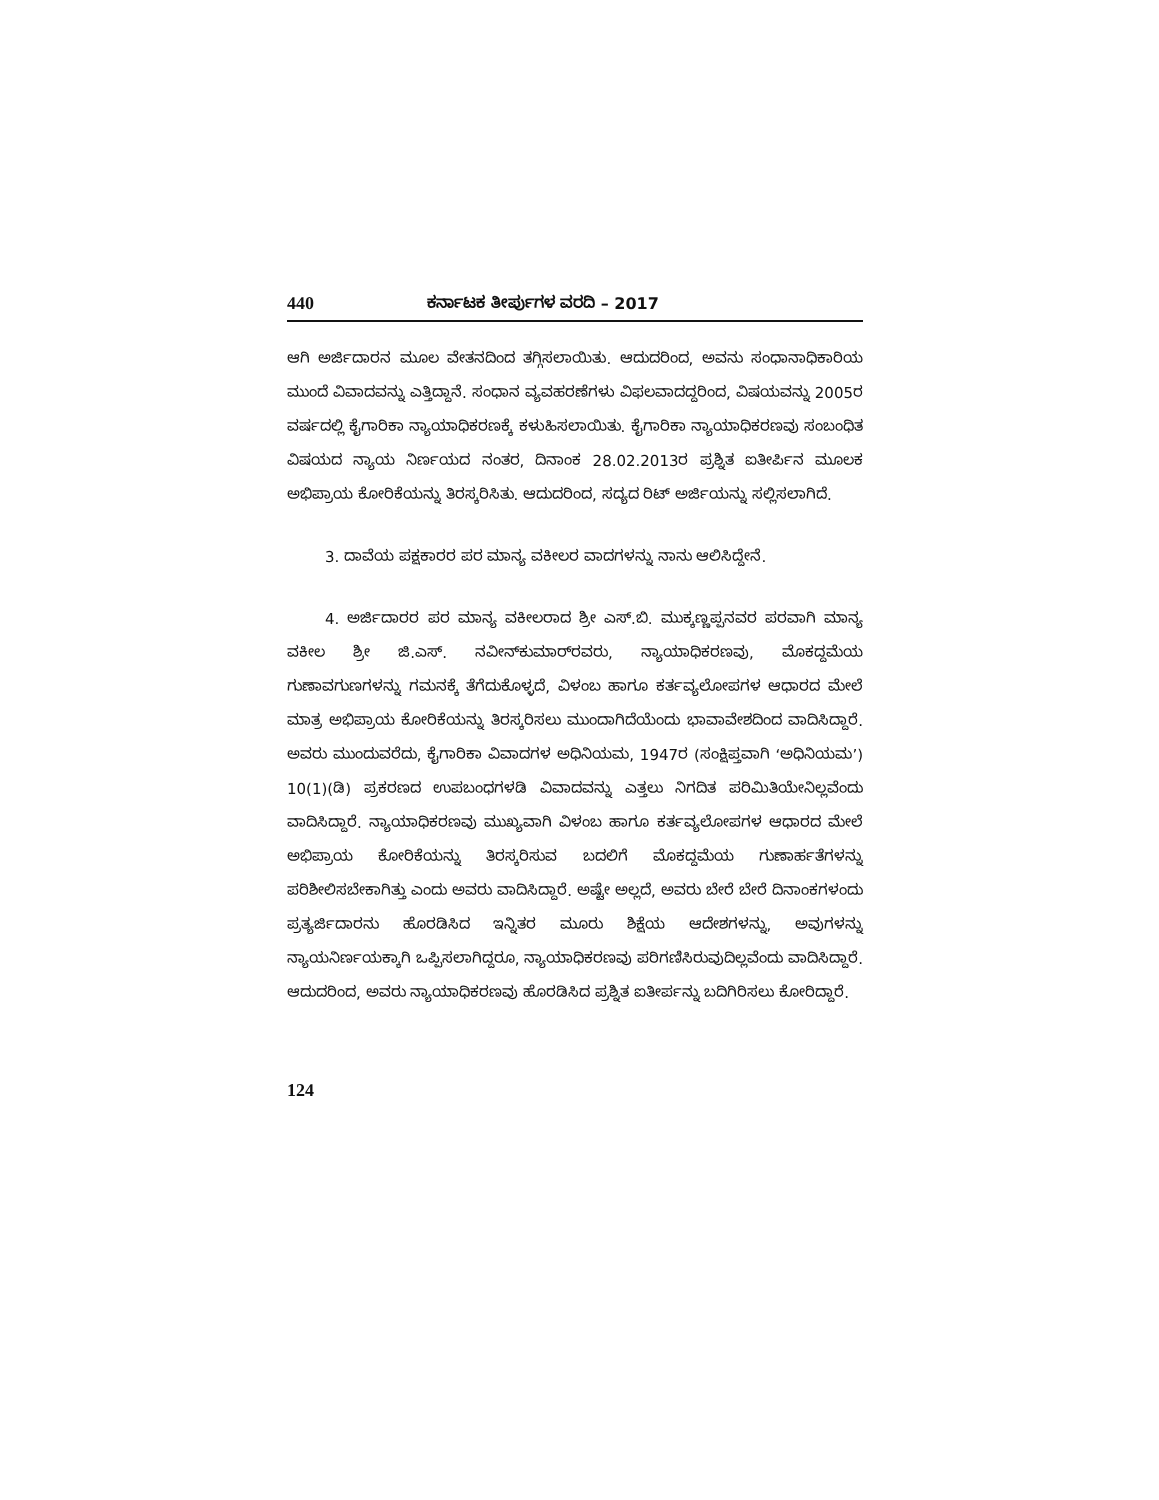440 ಕರ್ನಾಟಕ ತೀರ್ಪುಗಳ ವರದಿ – 2017
ಆಗಿ ಅರ್ಜಿದಾರನ ಮೂಲ ವೇತನದಿಂದ ತಗ್ಗಿಸಲಾಯಿತು. ಆದುದರಿಂದ, ಅವನು ಸಂಧಾನಾಧಿಕಾರಿಯ ಮುಂದೆ ವಿವಾದವನ್ನು ಎತ್ತಿದ್ದಾನೆ. ಸಂಧಾನ ವ್ಯವಹರಣೆಗಳು ವಿಫಲವಾದದ್ದರಿಂದ, ವಿಷಯವನ್ನು 2005ರ ವರ್ಷದಲ್ಲಿ ಕೈಗಾರಿಕಾ ನ್ಯಾಯಾಧಿಕರಣಕ್ಕೆ ಕಳುಹಿಸಲಾಯಿತು. ಕೈಗಾರಿಕಾ ನ್ಯಾಯಾಧಿಕರಣವು ಸಂಬಂಧಿತ ವಿಷಯದ ನ್ಯಾಯ ನಿರ್ಣಯದ ನಂತರ, ದಿನಾಂಕ 28.02.2013ರ ಪ್ರಶ್ನಿತ ಐತೀರ್ಪಿನ ಮೂಲಕ ಅಭಿಪ್ರಾಯ ಕೋರಿಕೆಯನ್ನು ತಿರಸ್ಕರಿಸಿತು. ಆದುದರಿಂದ, ಸದ್ಯದ ರಿಟ್ ಅರ್ಜಿಯನ್ನು ಸಲ್ಲಿಸಲಾಗಿದೆ.
3. ದಾವೆಯ ಪಕ್ಷಕಾರರ ಪರ ಮಾನ್ಯ ವಕೀಲರ ವಾದಗಳನ್ನು ನಾನು ಆಲಿಸಿದ್ದೇನೆ.
4. ಅರ್ಜಿದಾರರ ಪರ ಮಾನ್ಯ ವಕೀಲರಾದ ಶ್ರೀ ಎಸ್.ಬಿ. ಮುಕ್ಕಣ್ಣಪ್ಪನವರ ಪರವಾಗಿ ಮಾನ್ಯ ವಕೀಲ ಶ್ರೀ ಜಿ.ಎಸ್. ನವೀನ್‌ಕುಮಾರ್‌ರವರು, ನ್ಯಾಯಾಧಿಕರಣವು, ಮೊಕದ್ದಮೆಯ ಗುಣಾವಗುಣಗಳನ್ನು ಗಮನಕ್ಕೆ ತೆಗೆದುಕೊಳ್ಳದೆ, ವಿಳಂಬ ಹಾಗೂ ಕರ್ತವ್ಯಲೋಪಗಳ ಆಧಾರದ ಮೇಲೆ ಮಾತ್ರ ಅಭಿಪ್ರಾಯ ಕೋರಿಕೆಯನ್ನು ತಿರಸ್ಕರಿಸಲು ಮುಂದಾಗಿದೆಯೆಂದು ಭಾವಾವೇಶದಿಂದ ವಾದಿಸಿದ್ದಾರೆ. ಅವರು ಮುಂದುವರೆದು, ಕೈಗಾರಿಕಾ ವಿವಾದಗಳ ಅಧಿನಿಯಮ, 1947ರ (ಸಂಕ್ಷಿಪ್ತವಾಗಿ ‘ಅಧಿನಿಯಮ’) 10(1)(ಡಿ) ಪ್ರಕರಣದ ಉಪಬಂಧಗಳಡಿ ವಿವಾದವನ್ನು ಎತ್ತಲು ನಿಗದಿತ ಪರಿಮಿತಿಯೇನಿಲ್ಲವೆಂದು ವಾದಿಸಿದ್ದಾರೆ. ನ್ಯಾಯಾಧಿಕರಣವು ಮುಖ್ಯವಾಗಿ ವಿಳಂಬ ಹಾಗೂ ಕರ್ತವ್ಯಲೋಪಗಳ ಆಧಾರದ ಮೇಲೆ ಅಭಿಪ್ರಾಯ ಕೋರಿಕೆಯನ್ನು ತಿರಸ್ಕರಿಸುವ ಬದಲಿಗೆ ಮೊಕದ್ದಮೆಯ ಗುಣಾರ್ಹತೆಗಳನ್ನು ಪರಿಶೀಲಿಸಬೇಕಾಗಿತ್ತು ಎಂದು ಅವರು ವಾದಿಸಿದ್ದಾರೆ. ಅಷ್ಟೇ ಅಲ್ಲದೆ, ಅವರು ಬೇರೆ ಬೇರೆ ದಿನಾಂಕಗಳಂದು ಪ್ರತ್ಯರ್ಜಿದಾರನು ಹೊರಡಿಸಿದ ಇನ್ನಿತರ ಮೂರು ಶಿಕ್ಷೆಯ ಆದೇಶಗಳನ್ನು, ಅವುಗಳನ್ನು ನ್ಯಾಯನಿರ್ಣಯಕ್ಕಾಗಿ ಒಪ್ಪಿಸಲಾಗಿದ್ದರೂ, ನ್ಯಾಯಾಧಿಕರಣವು ಪರಿಗಣಿಸಿರುವುದಿಲ್ಲವೆಂದು ವಾದಿಸಿದ್ದಾರೆ. ಆದುದರಿಂದ, ಅವರು ನ್ಯಾಯಾಧಿಕರಣವು ಹೊರಡಿಸಿದ ಪ್ರಶ್ನಿತ ಐತೀರ್ಪನ್ನು ಬದಿಗಿರಿಸಲು ಕೋರಿದ್ದಾರೆ.
124